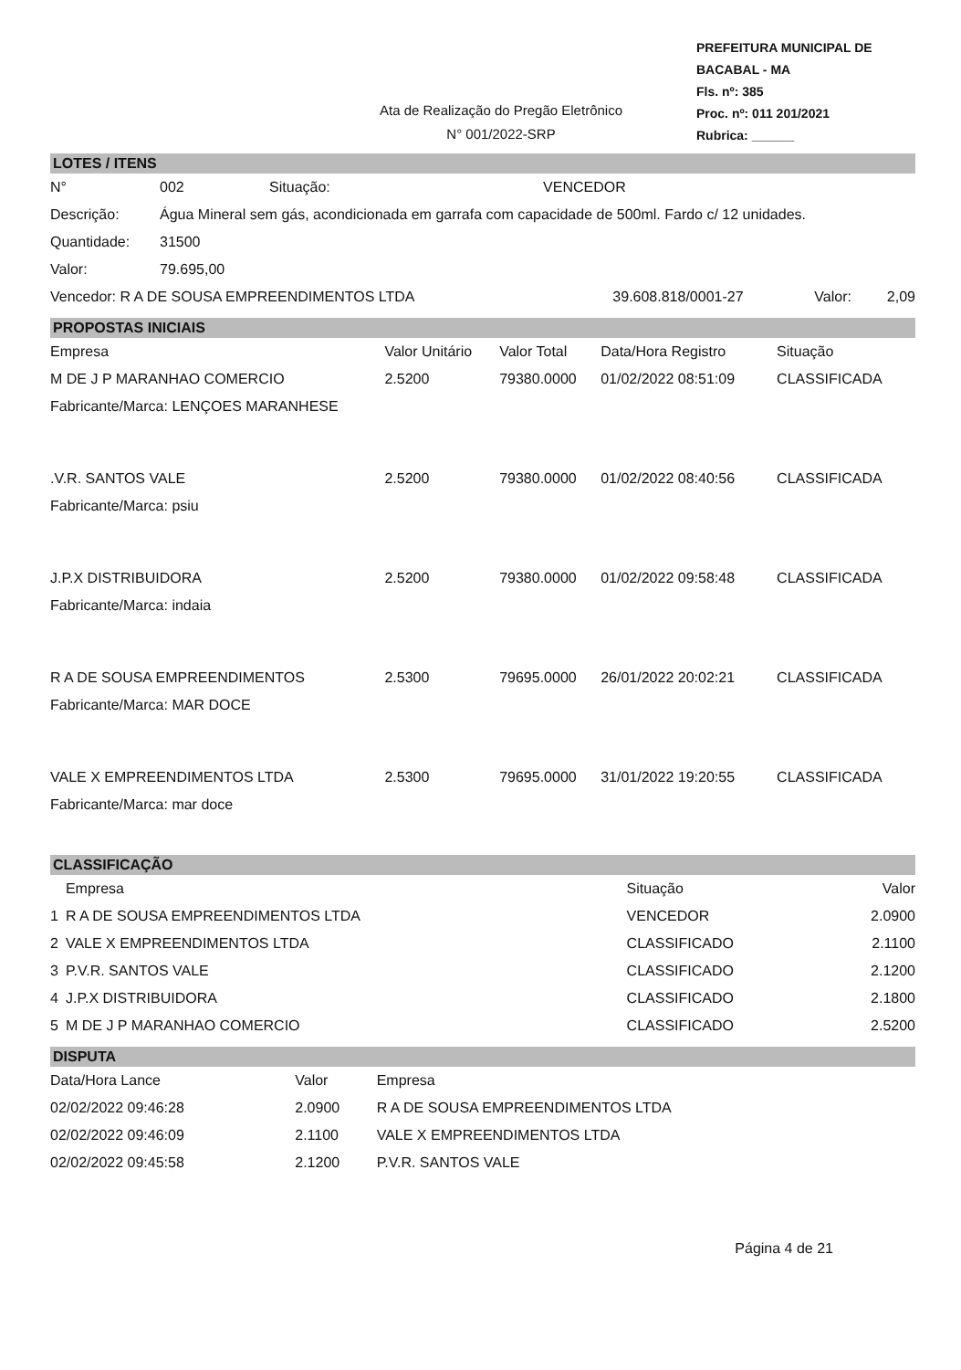Ata de Realização do Pregão Eletrônico
N° 001/2022-SRP
PREFEITURA MUNICIPAL DE BACABAL - MA
Fls. nº: 385
Proc. nº: 011 201/2021
Rubrica: ______
LOTES / ITENS
| N° | 002 | Situação: | VENCEDOR |
| Descrição: | Água Mineral sem gás, acondicionada em garrafa com capacidade de 500ml. Fardo c/ 12 unidades. | | |
| Quantidade: | 31500 | | |
| Valor: | 79.695,00 | | |
| Vencedor: R A DE SOUSA EMPREENDIMENTOS LTDA | 39.608.818/0001-27 | Valor: | 2,09 |
PROPOSTAS INICIAIS
| Empresa | Valor Unitário | Valor Total | Data/Hora Registro | Situação |
| --- | --- | --- | --- | --- |
| M DE J P MARANHAO COMERCIO | 2.5200 | 79380.0000 | 01/02/2022 08:51:09 | CLASSIFICADA |
| Fabricante/Marca: LENÇOES MARANHESE | | | | |
| .V.R. SANTOS VALE | 2.5200 | 79380.0000 | 01/02/2022 08:40:56 | CLASSIFICADA |
| Fabricante/Marca: psiu | | | | |
| J.P.X DISTRIBUIDORA | 2.5200 | 79380.0000 | 01/02/2022 09:58:48 | CLASSIFICADA |
| Fabricante/Marca: indaia | | | | |
| R A DE SOUSA EMPREENDIMENTOS | 2.5300 | 79695.0000 | 26/01/2022 20:02:21 | CLASSIFICADA |
| Fabricante/Marca: MAR DOCE | | | | |
| VALE X EMPREENDIMENTOS LTDA | 2.5300 | 79695.0000 | 31/01/2022 19:20:55 | CLASSIFICADA |
| Fabricante/Marca: mar doce | | | | |
CLASSIFICAÇÃO
| | Empresa | Situação | Valor |
| --- | --- | --- | --- |
| 1 | R A DE SOUSA EMPREENDIMENTOS LTDA | VENCEDOR | 2.0900 |
| 2 | VALE X EMPREENDIMENTOS LTDA | CLASSIFICADO | 2.1100 |
| 3 | P.V.R. SANTOS VALE | CLASSIFICADO | 2.1200 |
| 4 | J.P.X DISTRIBUIDORA | CLASSIFICADO | 2.1800 |
| 5 | M DE J P MARANHAO COMERCIO | CLASSIFICADO | 2.5200 |
DISPUTA
| Data/Hora Lance | Valor | Empresa |
| --- | --- | --- |
| 02/02/2022 09:46:28 | 2.0900 | R A DE SOUSA EMPREENDIMENTOS LTDA |
| 02/02/2022 09:46:09 | 2.1100 | VALE X EMPREENDIMENTOS LTDA |
| 02/02/2022 09:45:58 | 2.1200 | P.V.R. SANTOS VALE |
Página 4 de 21